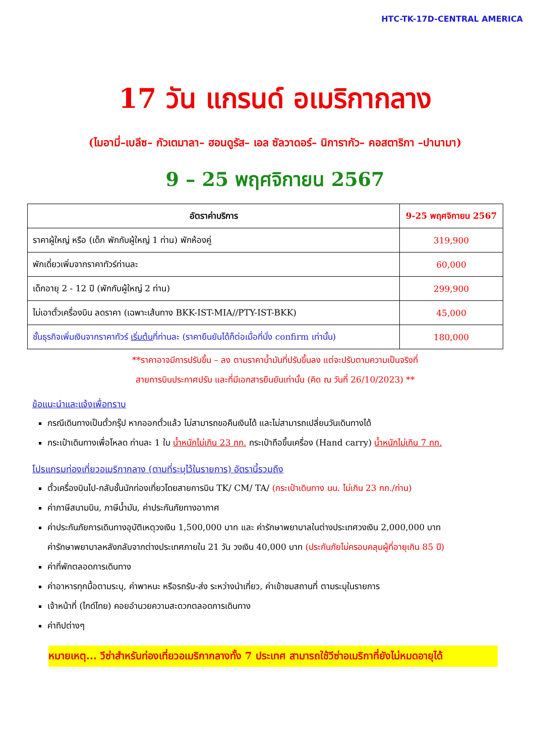HTC-TK-17D-CENTRAL AMERICA
17 วัน แกรนด์ อเมริกากลาง
(ไมอามี่–เบลีซ– กัวเตมาลา– ฮอนดูรัส– เอล ซัลวาดอร์– นิการากัว– คอสตาริกา –ปานามา)
9 – 25 พฤศจิกายน 2567
| อัตราค่าบริการ | 9-25 พฤศจิกายน 2567 |
| --- | --- |
| ราคาผู้ใหญ่ หรือ (เด็ก พักกับผู้ใหญ่ 1 ท่าน) พักห้องคู่ | 319,900 |
| พักเดี่ยวเพิ่มจากราคาทัวร์ท่านละ | 60,000 |
| เด็กอายุ 2 - 12 ปี (พักกับผู้ใหญ่ 2 ท่าน) | 299,900 |
| ไม่เอาตั๋วเครื่องบิน ลดราคา (เฉพาะเส้นทาง BKK-IST-MIA//PTY-IST-BKK) | 45,000 |
| ชั้นธุรกิจเพิ่มเงินจากราคาทัวร์ เริ่มต้น ที่ท่านละ (ราคายืนยันได้ก็ต่อเมื่อที่นั่ง confirm เท่านั้น) | 180,000 |
**ราคาอาจมีการปรับขึ้น – ลง ตามราคาน้ำมันที่ปรับขึ้นลง แต่จะปรับตามความเป็นจริงที่
สายการบินประกาศปรับ และที่มีเอกสารยืนยันเท่านั้น (คิด ณ วันที่ 26/10/2023) **
ข้อแนะนำและแจ้งเพื่อทราบ
กรณีเดินทางเป็นตั๋วกรุ๊ป หากออกตั๋วแล้ว ไม่สามารถขอคืนเงินได้ และไม่สามารถเปลี่ยนวันเดินทางได้
กระเป๋าเดินทางเพื่อโหลด ท่านละ 1 ใบ น้ำหนักไม่เกิน 23 กก. กระเป๋าถือขึ้นเครื่อง (Hand carry) น้ำหนักไม่เกิน 7 กก.
โปรแกรมท่องเที่ยวอเมริกากลาง (ตามที่ระบุไว้ในรายการ) อัตรานี้รวมถึง
ตั๋วเครื่องบินไป-กลับชั้นนักท่องเที่ยวโดยสายการบิน TK/ CM/ TA/ (กระเป๋าเดินทาง นน. ไม่เกิน 23 กก./ท่าน)
ค่าภาษีสนามบิน, ภาษีน้ำมัน, ค่าประกันภัยทางอากาศ
ค่าประกันภัยการเดินทางอุบัติเหตุวงเงิน 1,500,000 บาท และ ค่ารักษาพยาบาลในต่างประเทศวงเงิน 2,000,000 บาท
ค่ารักษาพยาบาลหลังกลับจากต่างประเทศภายใน 21 วัน วงเงิน 40,000 บาท (ประกันภัยไม่ครอบคลุมผู้ที่อายุเกิน 85 ปี)
ค่าที่พักตลอดการเดินทาง
ค่าอาหารทุกมื้อตามระบุ, ค่าพาหนะ หรือรถรับ-ส่ง ระหว่างนำเที่ยว, ค่าเข้าชมสถานที่ ตามระบุในรายการ
เจ้าหน้าที่ (ไกด์ไทย) คอยอำนวยความสะดวกตลอดการเดินทาง
ค่าทิปต่างๆ
หมายเหตุ... วีซ่าสำหรับท่องเที่ยวอเมริกากลางทั้ง 7 ประเทศ สามารถใช้วีซ่าอเมริกาที่ยังไม่หมดอายุได้